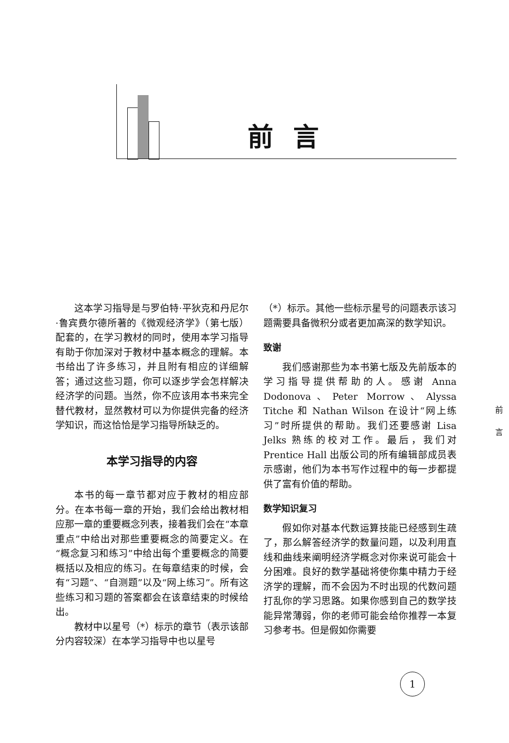前言
这本学习指导是与罗伯特·平狄克和丹尼尔·鲁宾费尔德所著的《微观经济学》（第七版）配套的，在学习教材的同时，使用本学习指导有助于你加深对于教材中基本概念的理解。本书给出了许多练习，并且附有相应的详细解答；通过这些习题，你可以逐步学会怎样解决经济学的问题。当然，你不应该用本书来完全替代教材，显然教材可以为你提供完备的经济学知识，而这恰恰是学习指导所缺乏的。
本学习指导的内容
本书的每一章节都对应于教材的相应部分。在本书每一章的开始，我们会给出教材相应那一章的重要概念列表，接着我们会在“本章重点”中给出对那些重要概念的简要定义。在“概念复习和练习”中给出每个重要概念的简要概括以及相应的练习。在每章结束的时候，会有“习题”、“自测题”以及“网上练习”。所有这些练习和习题的答案都会在该章结束的时候给出。
教材中以星号（*）标示的章节（表示该部分内容较深）在本学习指导中也以星号
（*）标示。其他一些标示星号的问题表示该习题需要具备微积分或者更加高深的数学知识。
致谢
我们感谢那些为本书第七版及先前版本的学习指导提供帮助的人。感谢 Anna Dodonova、Peter Morrow、Alyssa Titche 和 Nathan Wilson 在设计“网上练习”时所提供的帮助。我们还要感谢 Lisa Jelks 熟练的校对工作。最后，我们对 Prentice Hall 出版公司的所有编辑部成员表示感谢，他们为本书写作过程中的每一步都提供了富有价值的帮助。
数学知识复习
假如你对基本代数运算技能已经感到生疏了，那么解答经济学的数量问题，以及利用直线和曲线来阐明经济学概念对你来说可能会十分困难。良好的数学基础将使你集中精力于经济学的理解，而不会因为不时出现的代数问题打乱你的学习思路。如果你感到自己的数学技能异常薄弱，你的老师可能会给你推荐一本复习参考书。但是假如你需要
前
言
1